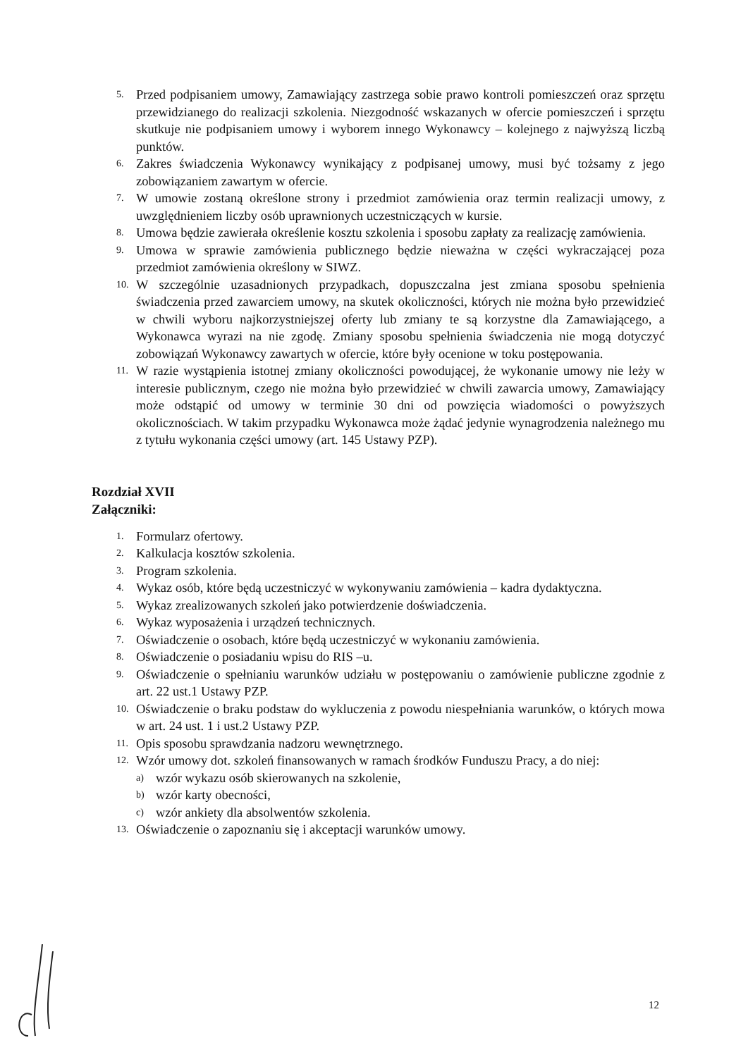5. Przed podpisaniem umowy, Zamawiający zastrzega sobie prawo kontroli pomieszczeń oraz sprzętu przewidzianego do realizacji szkolenia. Niezgodność wskazanych w ofercie pomieszczeń i sprzętu skutkuje nie podpisaniem umowy i wyborem innego Wykonawcy – kolejnego z najwyższą liczbą punktów.
6. Zakres świadczenia Wykonawcy wynikający z podpisanej umowy, musi być tożsamy z jego zobowiązaniem zawartym w ofercie.
7. W umowie zostaną określone strony i przedmiot zamówienia oraz termin realizacji umowy, z uwzględnieniem liczby osób uprawnionych uczestniczących w kursie.
8. Umowa będzie zawierała określenie kosztu szkolenia i sposobu zapłaty za realizację zamówienia.
9. Umowa w sprawie zamówienia publicznego będzie nieważna w części wykraczającej poza przedmiot zamówienia określony w SIWZ.
10. W szczególnie uzasadnionych przypadkach, dopuszczalna jest zmiana sposobu spełnienia świadczenia przed zawarciem umowy, na skutek okoliczności, których nie można było przewidzieć w chwili wyboru najkorzystniejszej oferty lub zmiany te są korzystne dla Zamawiającego, a Wykonawca wyrazi na nie zgodę. Zmiany sposobu spełnienia świadczenia nie mogą dotyczyć zobowiązań Wykonawcy zawartych w ofercie, które były ocenione w toku postępowania.
11. W razie wystąpienia istotnej zmiany okoliczności powodującej, że wykonanie umowy nie leży w interesie publicznym, czego nie można było przewidzieć w chwili zawarcia umowy, Zamawiający może odstąpić od umowy w terminie 30 dni od powzięcia wiadomości o powyższych okolicznościach. W takim przypadku Wykonawca może żądać jedynie wynagrodzenia należnego mu z tytułu wykonania części umowy (art. 145 Ustawy PZP).
Rozdział XVII
Załączniki:
1. Formularz ofertowy.
2. Kalkulacja kosztów szkolenia.
3. Program szkolenia.
4. Wykaz osób, które będą uczestniczyć w wykonywaniu zamówienia – kadra dydaktyczna.
5. Wykaz zrealizowanych szkoleń jako potwierdzenie doświadczenia.
6. Wykaz wyposażenia i urządzeń technicznych.
7. Oświadczenie o osobach, które będą uczestniczyć w wykonaniu zamówienia.
8. Oświadczenie o posiadaniu wpisu do RIS –u.
9. Oświadczenie o spełnianiu warunków udziału w postępowaniu o zamówienie publiczne zgodnie z art. 22 ust.1 Ustawy PZP.
10. Oświadczenie o braku podstaw do wykluczenia z powodu niespełniania warunków, o których mowa w art. 24 ust. 1 i ust.2 Ustawy PZP.
11. Opis sposobu sprawdzania nadzoru wewnętrznego.
12. Wzór umowy dot. szkoleń finansowanych w ramach środków Funduszu Pracy, a do niej:
a) wzór wykazu osób skierowanych na szkolenie,
b) wzór karty obecności,
c) wzór ankiety dla absolwentów szkolenia.
13. Oświadczenie o zapoznaniu się i akceptacji warunków umowy.
12